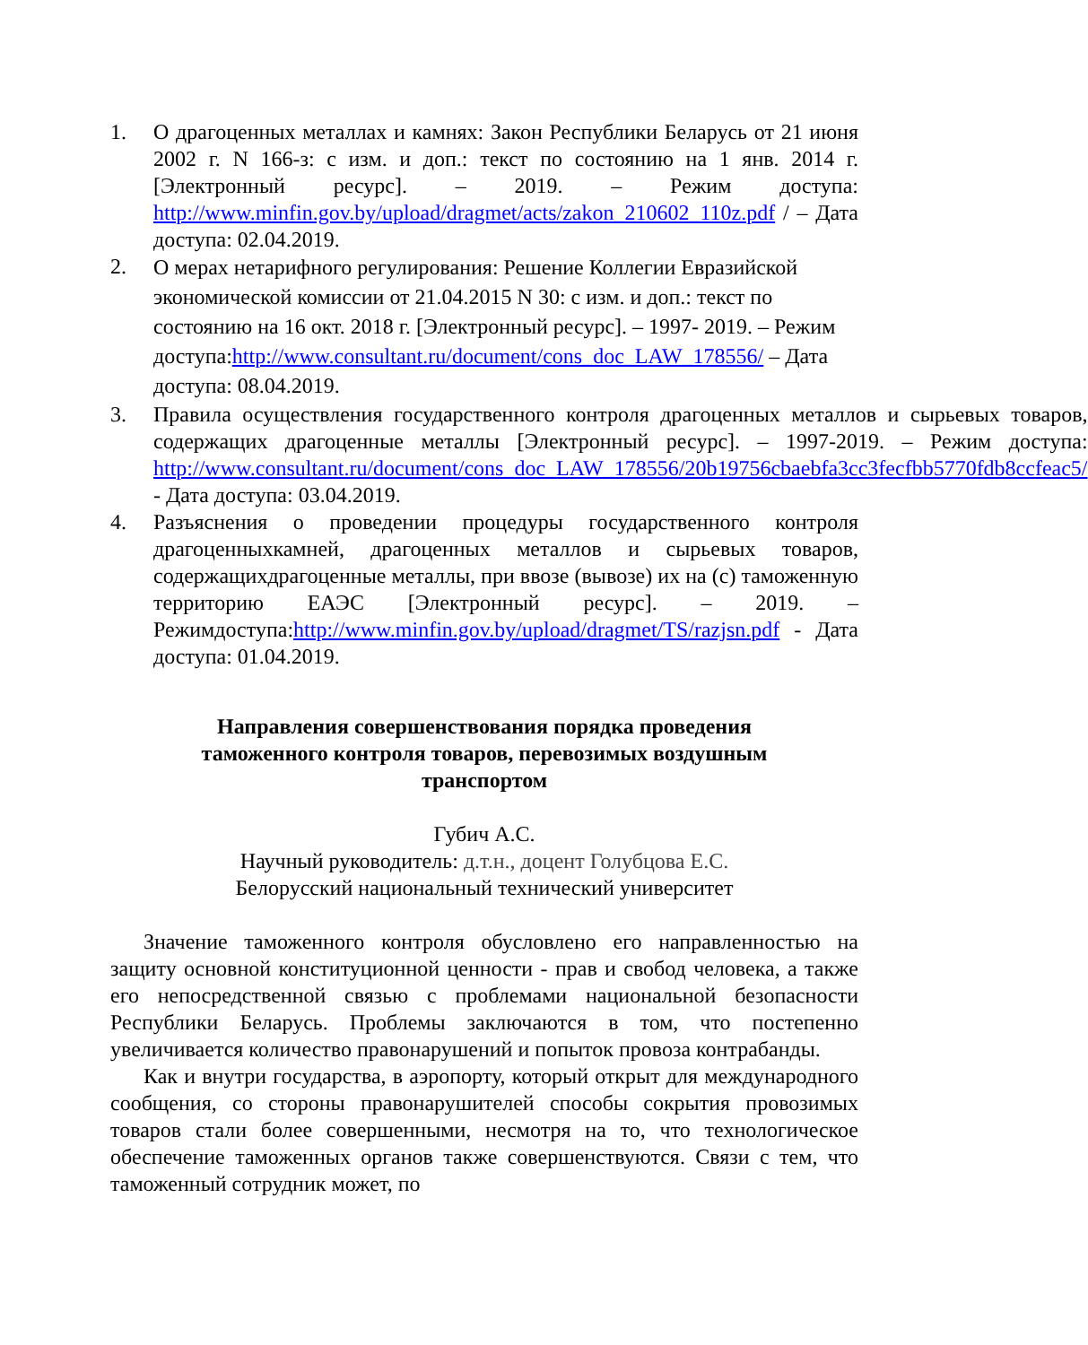1. О драгоценных металлах и камнях: Закон Республики Беларусь от 21 июня 2002 г. N 166-з: с изм. и доп.: текст по состоянию на 1 янв. 2014 г. [Электронный ресурс]. – 2019. – Режим доступа: http://www.minfin.gov.by/upload/dragmet/acts/zakon_210602_110z.pdf / – Дата доступа: 02.04.2019.
2. О мерах нетарифного регулирования: Решение Коллегии Евразийской экономической комиссии от 21.04.2015 N 30: с изм. и доп.: текст по состоянию на 16 окт. 2018 г. [Электронный ресурс]. – 1997- 2019. – Режим доступа:http://www.consultant.ru/document/cons_doc_LAW_178556/ – Дата доступа: 08.04.2019.
3. Правила осуществления государственного контроля драгоценных металлов и сырьевых товаров, содержащих драгоценные металлы [Электронный ресурс]. – 1997-2019. – Режим доступа: http://www.consultant.ru/document/cons_doc_LAW_178556/20b19756cbaebfa3cc3fecfbb5770fdb8ccfeac5/ - Дата доступа: 03.04.2019.
4. Разъяснения о проведении процедуры государственного контроля драгоценныхкамней, драгоценных металлов и сырьевых товаров, содержащихдрагоценные металлы, при ввозе (вывозе) их на (с) таможенную территорию ЕАЭС [Электронный ресурс]. – 2019. – Режимдоступа:http://www.minfin.gov.by/upload/dragmet/TS/razjsn.pdf - Дата доступа: 01.04.2019.
Направления совершенствования порядка проведения таможенного контроля товаров, перевозимых воздушным транспортом
Губич А.С.
Научный руководитель: д.т.н., доцент Голубцова Е.С.
Белорусский национальный технический университет
Значение таможенного контроля обусловлено его направленностью на защиту основной конституционной ценности - прав и свобод человека, а также его непосредственной связью с проблемами национальной безопасности Республики Беларусь. Проблемы заключаются в том, что постепенно увеличивается количество правонарушений и попыток провоза контрабанды.
Как и внутри государства, в аэропорту, который открыт для международного сообщения, со стороны правонарушителей способы сокрытия провозимых товаров стали более совершенными, несмотря на то, что технологическое обеспечение таможенных органов также совершенствуются. Связи с тем, что таможенный сотрудник может, по